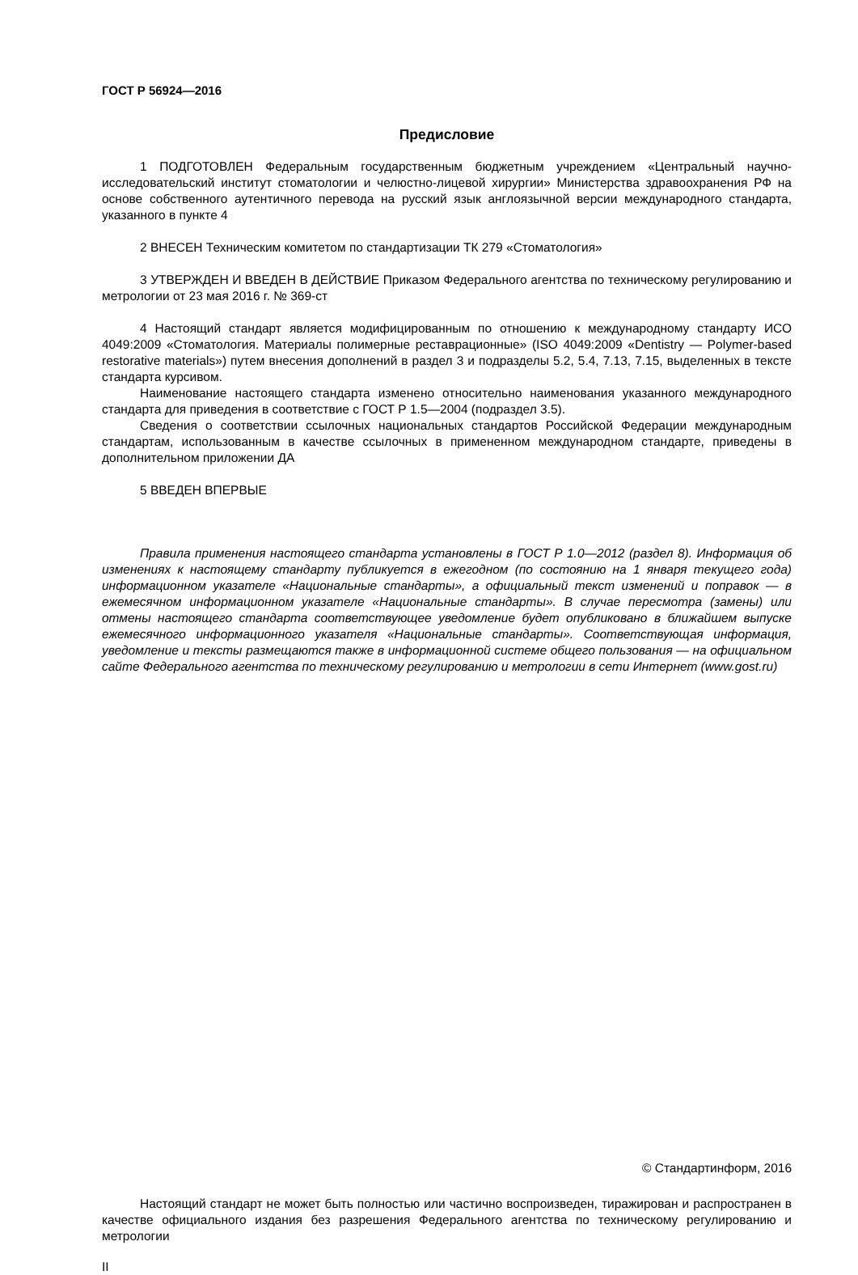ГОСТ Р 56924—2016
Предисловие
1 ПОДГОТОВЛЕН Федеральным государственным бюджетным учреждением «Центральный научно-исследовательский институт стоматологии и челюстно-лицевой хирургии» Министерства здравоохранения РФ на основе собственного аутентичного перевода на русский язык англоязычной версии международного стандарта, указанного в пункте 4
2 ВНЕСЕН Техническим комитетом по стандартизации ТК 279 «Стоматология»
3 УТВЕРЖДЕН И ВВЕДЕН В ДЕЙСТВИЕ Приказом Федерального агентства по техническому регулированию и метрологии от 23 мая 2016 г. № 369-ст
4 Настоящий стандарт является модифицированным по отношению к международному стандарту ИСО 4049:2009 «Стоматология. Материалы полимерные реставрационные» (ISO 4049:2009 «Dentistry — Polymer-based restorative materials») путем внесения дополнений в раздел 3 и подразделы 5.2, 5.4, 7.13, 7.15, выделенных в тексте стандарта курсивом.
Наименование настоящего стандарта изменено относительно наименования указанного международного стандарта для приведения в соответствие с ГОСТ Р 1.5—2004 (подраздел 3.5).
Сведения о соответствии ссылочных национальных стандартов Российской Федерации международным стандартам, использованным в качестве ссылочных в примененном международном стандарте, приведены в дополнительном приложении ДА
5 ВВЕДЕН ВПЕРВЫЕ
Правила применения настоящего стандарта установлены в ГОСТ Р 1.0—2012 (раздел 8). Информация об изменениях к настоящему стандарту публикуется в ежегодном (по состоянию на 1 января текущего года) информационном указателе «Национальные стандарты», а официальный текст изменений и поправок — в ежемесячном информационном указателе «Национальные стандарты». В случае пересмотра (замены) или отмены настоящего стандарта соответствующее уведомление будет опубликовано в ближайшем выпуске ежемесячного информационного указателя «Национальные стандарты». Соответствующая информация, уведомление и тексты размещаются также в информационной системе общего пользования — на официальном сайте Федерального агентства по техническому регулированию и метрологии в сети Интернет (www.gost.ru)
© Стандартинформ, 2016
Настоящий стандарт не может быть полностью или частично воспроизведен, тиражирован и распространен в качестве официального издания без разрешения Федерального агентства по техническому регулированию и метрологии
II